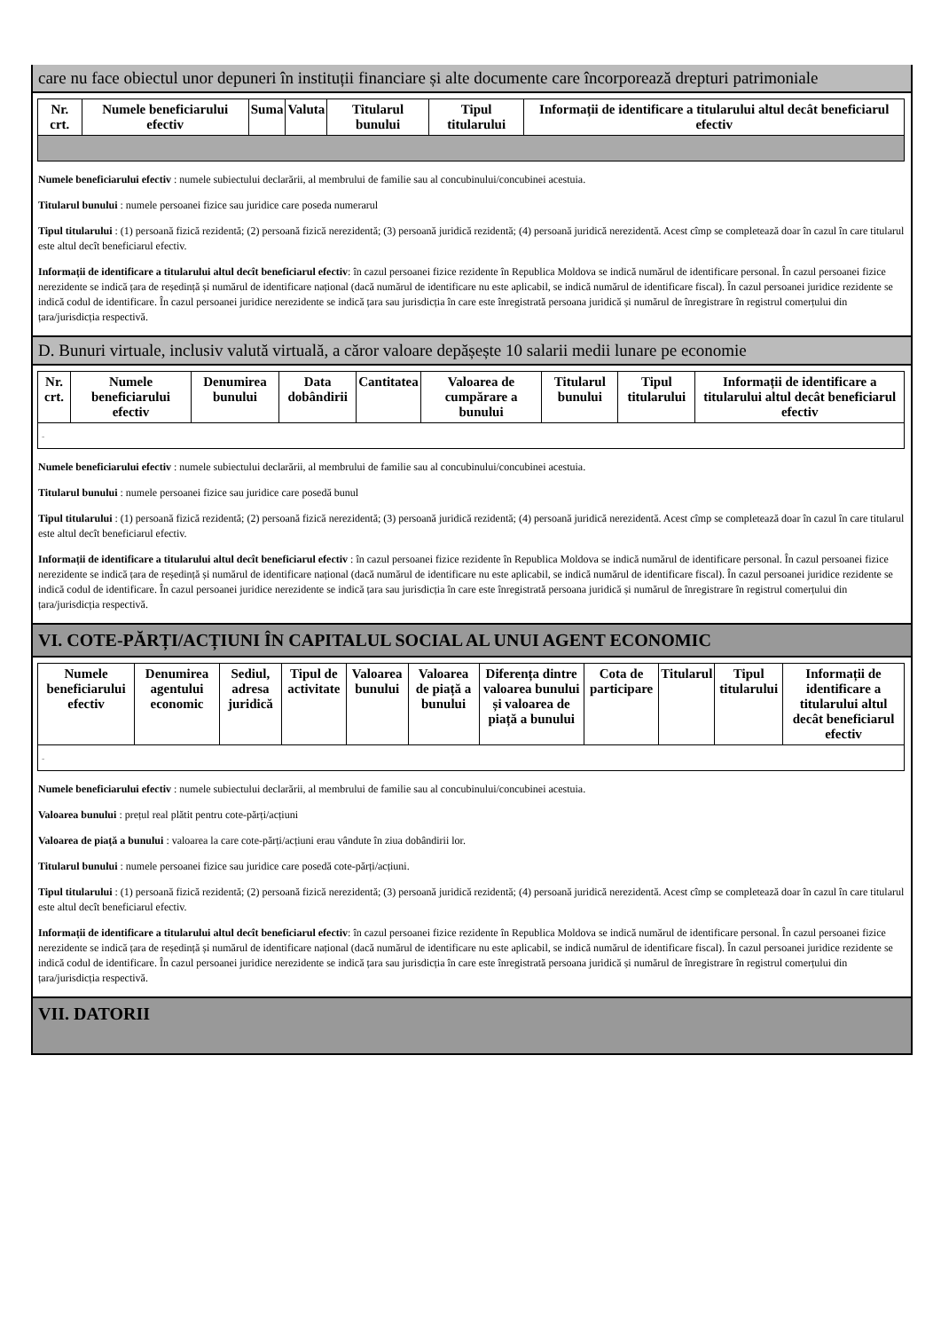care nu face obiectul unor depuneri în instituții financiare și alte documente care încorporează drepturi patrimoniale
| Nr. crt. | Numele beneficiarului efectiv | Suma | Valuta | Titularul bunului | Tipul titularului | Informații de identificare a titularului altul decât beneficiarul efectiv |
| --- | --- | --- | --- | --- | --- | --- |
Numele beneficiarului efectiv : numele subiectului declarării, al membrului de familie sau al concubinului/concubinei acestuia.
Titularul bunului : numele persoanei fizice sau juridice care poseda numerarul
Tipul titularului : (1) persoană fizică rezidentă; (2) persoană fizică nerezidentă; (3) persoană juridică rezidentă; (4) persoană juridică nerezidentă. Acest cîmp se completează doar în cazul în care titularul este altul decît beneficiarul efectiv.
Informații de identificare a titularului altul decît beneficiarul efectiv: în cazul persoanei fizice rezidente în Republica Moldova se indică numărul de identificare personal. În cazul persoanei fizice nerezidente se indică țara de reședință și numărul de identificare național (dacă numărul de identificare nu este aplicabil, se indică numărul de identificare fiscal). În cazul persoanei juridice rezidente se indică codul de identificare. În cazul persoanei juridice nerezidente se indică țara sau jurisdicția în care este înregistrată persoana juridică și numărul de înregistrare în registrul comerțului din țara/jurisdicția respectivă.
D. Bunuri virtuale, inclusiv valută virtuală, a căror valoare depășește 10 salarii medii lunare pe economie
| Nr. crt. | Numele beneficiarului efectiv | Denumirea bunului | Data dobândirii | Cantitatea | Valoarea de cumpărare a bunului | Titularul bunului | Tipul titularului | Informații de identificare a titularului altul decât beneficiarul efectiv |
| --- | --- | --- | --- | --- | --- | --- | --- | --- |
| - | | | | | | | | |
Numele beneficiarului efectiv : numele subiectului declarării, al membrului de familie sau al concubinului/concubinei acestuia.
Titularul bunului : numele persoanei fizice sau juridice care posedă bunul
Tipul titularului : (1) persoană fizică rezidentă; (2) persoană fizică nerezidentă; (3) persoană juridică rezidentă; (4) persoană juridică nerezidentă. Acest cîmp se completează doar în cazul în care titularul este altul decît beneficiarul efectiv.
Informații de identificare a titularului altul decît beneficiarul efectiv : în cazul persoanei fizice rezidente în Republica Moldova se indică numărul de identificare personal. În cazul persoanei fizice nerezidente se indică țara de reședință și numărul de identificare național (dacă numărul de identificare nu este aplicabil, se indică numărul de identificare fiscal). În cazul persoanei juridice rezidente se indică codul de identificare. În cazul persoanei juridice nerezidente se indică țara sau jurisdicția în care este înregistrată persoana juridică și numărul de înregistrare în registrul comerțului din țara/jurisdicția respectivă.
VI. COTE-PĂRȚI/ACȚIUNI ÎN CAPITALUL SOCIAL AL UNUI AGENT ECONOMIC
| Numele beneficiarului efectiv | Denumirea agentului economic | Sediul, adresa juridică | Tipul de activitate | Valoarea bunului | Valoarea de piață a bunului | Diferența dintre valoarea bunului și valoarea de piață a bunului | Cota de participare | Titularul | Tipul titularului | Informații de identificare a titularului altul decât beneficiarul efectiv |
| --- | --- | --- | --- | --- | --- | --- | --- | --- | --- | --- |
| - | | | | | | | | | | |
Numele beneficiarului efectiv : numele subiectului declarării, al membrului de familie sau al concubinului/concubinei acestuia.
Valoarea bunului : prețul real plătit pentru cote-părți/acțiuni
Valoarea de piață a bunului : valoarea la care cote-părți/acțiuni erau vândute în ziua dobândirii lor.
Titularul bunului : numele persoanei fizice sau juridice care posedă cote-părți/acțiuni.
Tipul titularului : (1) persoană fizică rezidentă; (2) persoană fizică nerezidentă; (3) persoană juridică rezidentă; (4) persoană juridică nerezidentă. Acest cîmp se completează doar în cazul în care titularul este altul decît beneficiarul efectiv.
Informații de identificare a titularului altul decît beneficiarul efectiv: în cazul persoanei fizice rezidente în Republica Moldova se indică numărul de identificare personal. În cazul persoanei fizice nerezidente se indică țara de reședință și numărul de identificare național (dacă numărul de identificare nu este aplicabil, se indică numărul de identificare fiscal). În cazul persoanei juridice rezidente se indică codul de identificare. În cazul persoanei juridice nerezidente se indică țara sau jurisdicția în care este înregistrată persoana juridică și numărul de înregistrare în registrul comerțului din țara/jurisdicția respectivă.
VII. DATORII